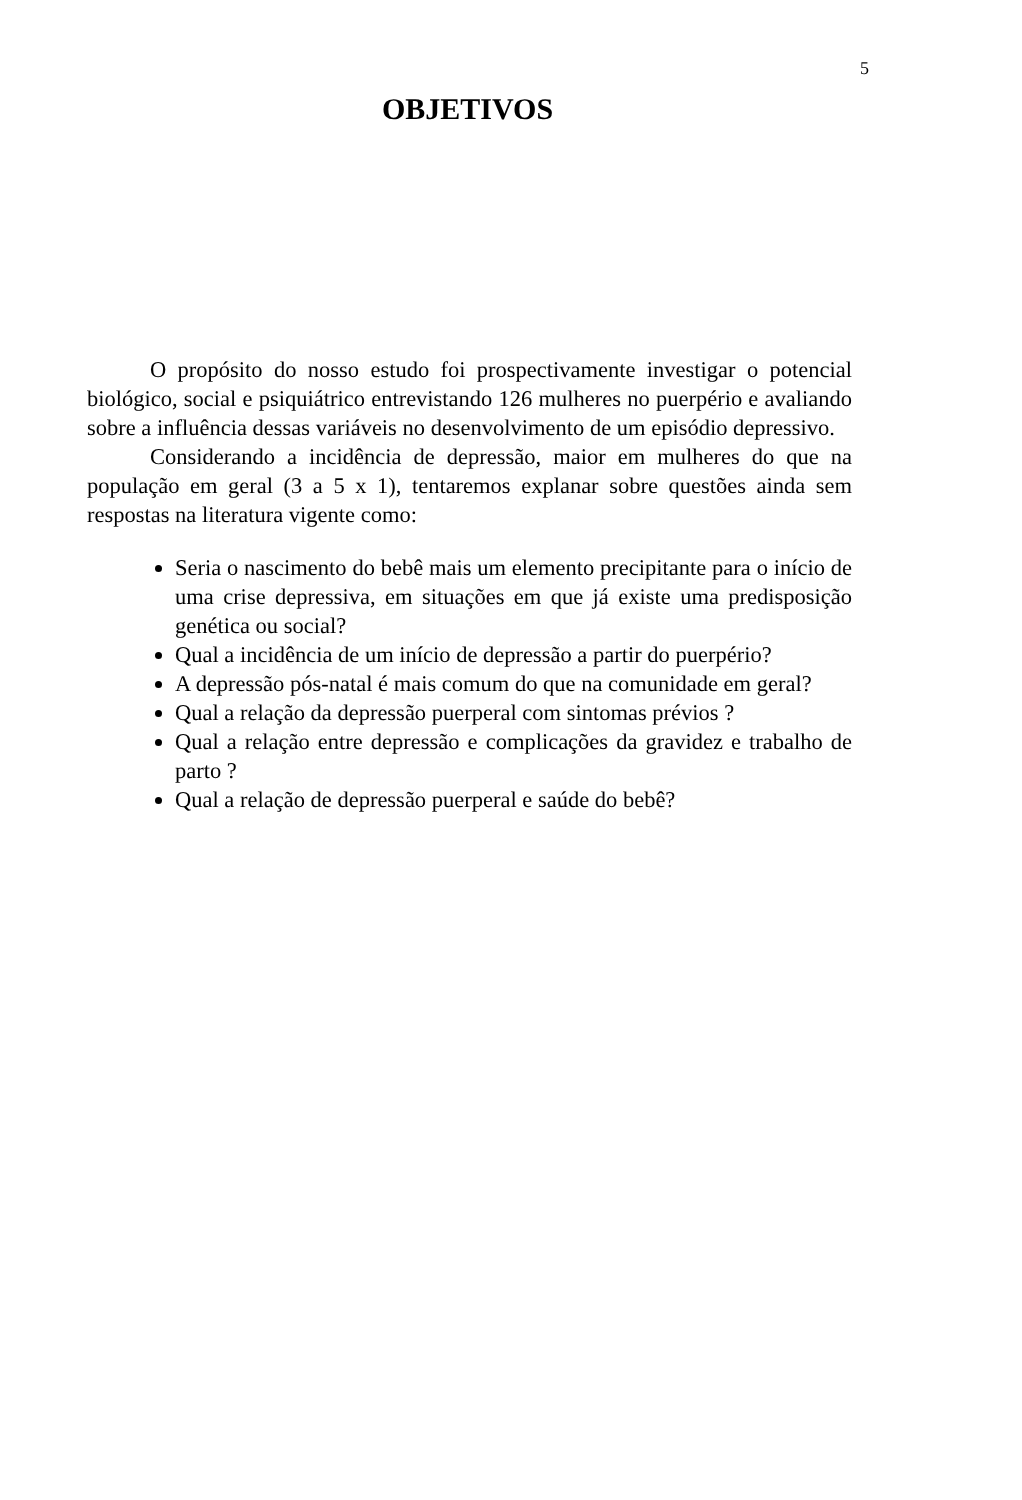5
OBJETIVOS
O propósito do nosso estudo foi prospectivamente investigar o potencial biológico, social e psiquiátrico entrevistando 126 mulheres no puerpério e avaliando sobre a influência dessas variáveis no desenvolvimento de um episódio depressivo.
Considerando a incidência de depressão, maior em mulheres do que na população em geral (3 a 5 x 1), tentaremos explanar sobre questões ainda sem respostas na literatura vigente como:
Seria o nascimento do bebê mais um elemento precipitante para o início de uma crise depressiva, em situações em que já existe uma predisposição genética ou social?
Qual a incidência de um início de depressão a partir do puerpério?
A depressão pós-natal é mais comum do que na comunidade em geral?
Qual a relação da depressão puerperal com sintomas prévios ?
Qual a relação entre depressão e complicações da gravidez e trabalho de parto ?
Qual a relação de depressão puerperal e saúde do bebê?